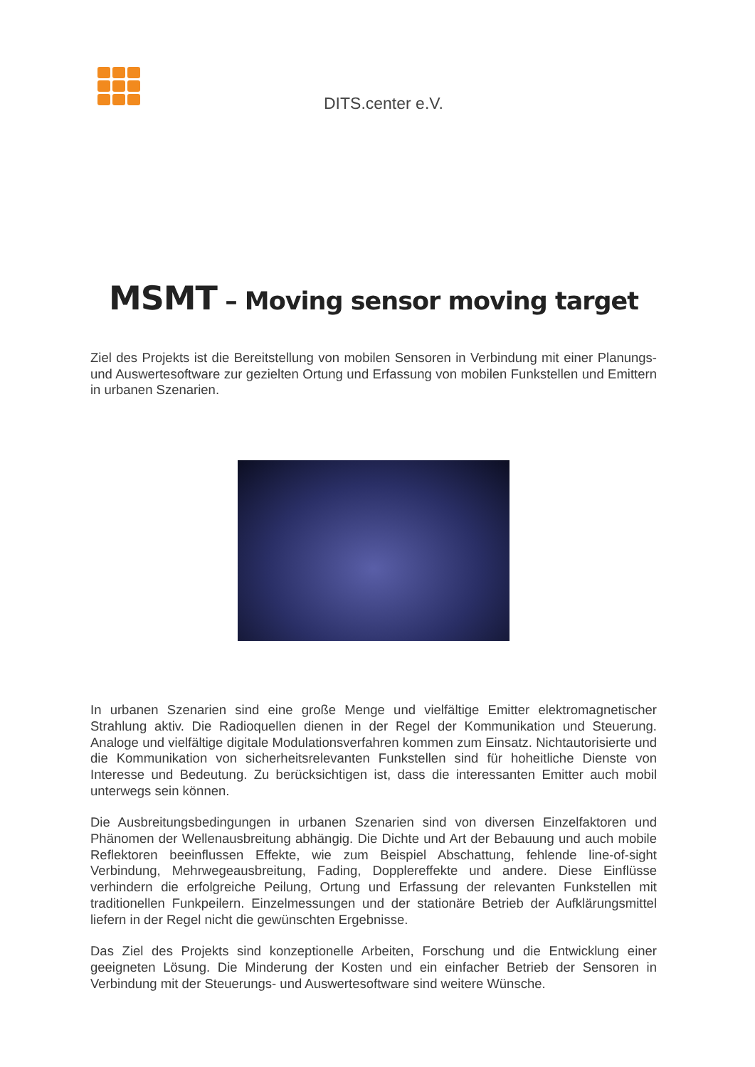DITS.center e.V.
MSMT – Moving sensor moving target
Ziel des Projekts ist die Bereitstellung von mobilen Sensoren in Verbindung mit einer Planungs- und Auswertesoftware zur gezielten Ortung und Erfassung von mobilen Funkstellen und Emittern in urbanen Szenarien.
In urbanen Szenarien sind eine große Menge und vielfältige Emitter elektromagnetischer Strahlung aktiv. Die Radioquellen dienen in der Regel der Kommunikation und Steuerung. Analoge und vielfältige digitale Modulationsverfahren kommen zum Einsatz. Nichtautorisierte und die Kommunikation von sicherheitsrelevanten Funkstellen sind für hoheitliche Dienste von Interesse und Bedeutung. Zu berücksichtigen ist, dass die interessanten Emitter auch mobil unterwegs sein können.
Die Ausbreitungsbedingungen in urbanen Szenarien sind von diversen Einzelfaktoren und Phänomen der Wellenausbreitung abhängig. Die Dichte und Art der Bebauung und auch mobile Reflektoren beeinflussen Effekte, wie zum Beispiel Abschattung, fehlende line-of-sight Verbindung, Mehrwegeausbreitung, Fading, Dopplereffekte und andere. Diese Einflüsse verhindern die erfolgreiche Peilung, Ortung und Erfassung der relevanten Funkstellen mit traditionellen Funkpeilern. Einzelmessungen und der stationäre Betrieb der Aufklärungsmittel liefern in der Regel nicht die gewünschten Ergebnisse.
Das Ziel des Projekts sind konzeptionelle Arbeiten, Forschung und die Entwicklung einer geeigneten Lösung. Die Minderung der Kosten und ein einfacher Betrieb der Sensoren in Verbindung mit der Steuerungs- und Auswertesoftware sind weitere Wünsche.